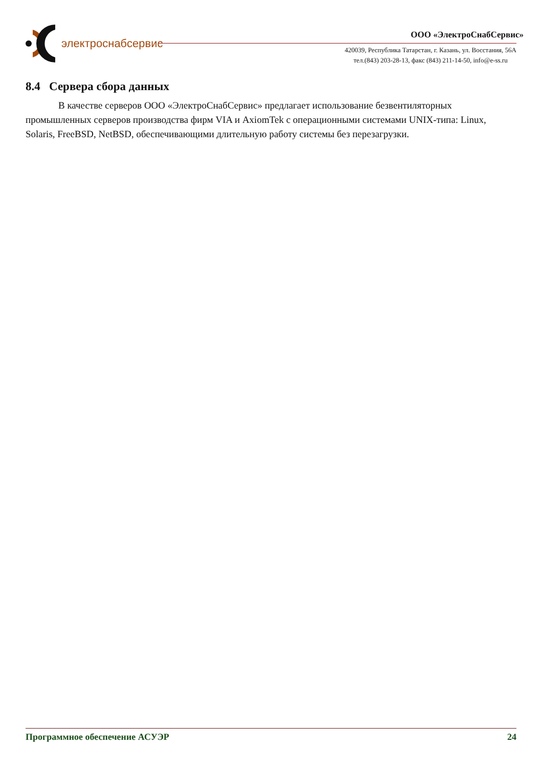электроснабсервис
ООО «ЭлектроСнабСервис»
420039, Республика Татарстан, г. Казань, ул. Восстания, 56А
тел.(843) 203-28-13, факс (843) 211-14-50, info@e-ss.ru
8.4 Сервера сбора данных
В качестве серверов ООО «ЭлектроСнабСервис» предлагает использование безвентиляторных промышленных серверов производства фирм VIA и AxiomTek с операционными системами UNIX-типа: Linux, Solaris, FreeBSD, NetBSD, обеспечивающими длительную работу системы без перезагрузки.
Программное обеспечение АСУЭР 24